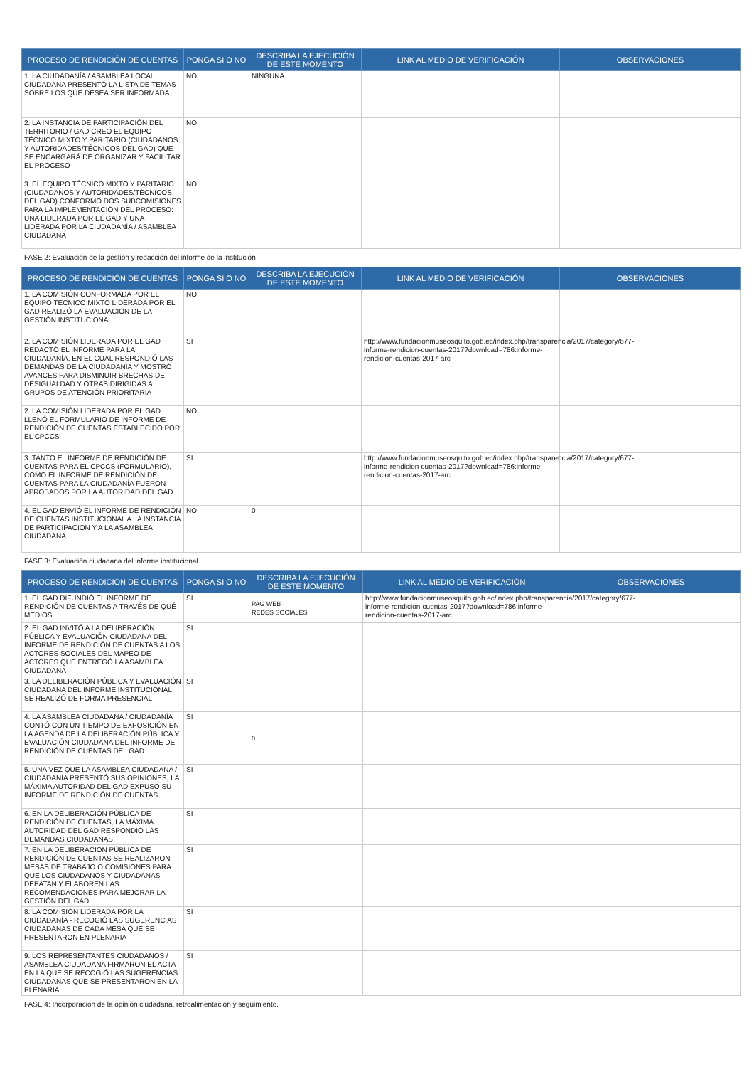| PROCESO DE RENDICIÓN DE CUENTAS | PONGA SI O NO | DESCRIBA LA EJECUCIÓN DE ESTE MOMENTO | LINK AL MEDIO DE VERIFICACIÓN | OBSERVACIONES |
| --- | --- | --- | --- | --- |
| 1. LA CIUDADANÍA / ASAMBLEA LOCAL CIUDADANA PRESENTÓ LA LISTA DE TEMAS SOBRE LOS QUE DESEA SER INFORMADA | NO | NINGUNA | | |
| 2. LA INSTANCIA DE PARTICIPACIÓN DEL TERRITORIO / GAD CREÓ EL EQUIPO TÉCNICO MIXTO Y PARITARIO (CIUDADANOS Y AUTORIDADES/TÉCNICOS DEL GAD) QUE SE ENCARGARÁ DE ORGANIZAR Y FACILITAR EL PROCESO | NO | | | |
| 3. EL EQUIPO TÉCNICO MIXTO Y PARITARIO (CIUDADANOS Y AUTORIDADES/TÉCNICOS DEL GAD) CONFORMÓ DOS SUBCOMISIONES PARA LA IMPLEMENTACIÓN DEL PROCESO: UNA LIDERADA POR EL GAD Y UNA LIDERADA POR LA CIUDADANÍA / ASAMBLEA CIUDADANA | NO | | | |
FASE 2: Evaluación de la gestión y redacción del informe de la institución
| PROCESO DE RENDICIÓN DE CUENTAS | PONGA SI O NO | DESCRIBA LA EJECUCIÓN DE ESTE MOMENTO | LINK AL MEDIO DE VERIFICACIÓN | OBSERVACIONES |
| --- | --- | --- | --- | --- |
| 1. LA COMISIÓN CONFORMADA POR EL EQUIPO TÉCNICO MIXTO LIDERADA POR EL GAD REALIZÓ LA EVALUACIÓN DE LA GESTIÓN INSTITUCIONAL | NO | | | |
| 2. LA COMISIÓN LIDERADA POR EL GAD REDACTÓ EL INFORME PARA LA CIUDADANÍA, EN EL CUAL RESPONDIÓ LAS DEMANDAS DE LA CIUDADANÍA Y MOSTRÓ AVANCES PARA DISMINUIR BRECHAS DE DESIGUALDAD Y OTRAS DIRIGIDAS A GRUPOS DE ATENCIÓN PRIORITARIA | SI | | http://www.fundacionmuseosquito.gob.ec/index.php/transparencia/2017/category/677-informe-rendicion-cuentas-2017?download=786:informe-rendicion-cuentas-2017-arc | |
| 2. LA COMISIÓN LIDERADA POR EL GAD LLENÓ EL FORMULARIO DE INFORME DE RENDICIÓN DE CUENTAS ESTABLECIDO POR EL CPCCS | NO | | | |
| 3. TANTO EL INFORME DE RENDICIÓN DE CUENTAS PARA EL CPCCS (FORMULARIO), COMO EL INFORME DE RENDICIÓN DE CUENTAS PARA LA CIUDADANÍA FUERON APROBADOS POR LA AUTORIDAD DEL GAD | SI | | http://www.fundacionmuseosquito.gob.ec/index.php/transparencia/2017/category/677-informe-rendicion-cuentas-2017?download=786:informe-rendicion-cuentas-2017-arc | |
| 4. EL GAD ENVIÓ EL INFORME DE RENDICIÓN DE CUENTAS INSTITUCIONAL A LA INSTANCIA DE PARTICIPACIÓN Y A LA ASAMBLEA CIUDADANA | NO | 0 | | |
FASE 3: Evaluación ciudadana del informe institucional.
| PROCESO DE RENDICIÓN DE CUENTAS | PONGA SI O NO | DESCRIBA LA EJECUCIÓN DE ESTE MOMENTO | LINK AL MEDIO DE VERIFICACIÓN | OBSERVACIONES |
| --- | --- | --- | --- | --- |
| 1. EL GAD DIFUNDIÓ EL INFORME DE RENDICIÓN DE CUENTAS A TRAVÉS DE QUÉ MEDIOS | SI | PAG WEB REDES SOCIALES | http://www.fundacionmuseosquito.gob.ec/index.php/transparencia/2017/category/677-informe-rendicion-cuentas-2017?download=786:informe-rendicion-cuentas-2017-arc | |
| 2. EL GAD INVITÓ A LA DELIBERACIÓN PÚBLICA Y EVALUACIÓN CIUDADANA DEL INFORME DE RENDICIÓN DE CUENTAS A LOS ACTORES SOCIALES DEL MAPEO DE ACTORES QUE ENTREGÓ LA ASAMBLEA CIUDADANA | SI | | | |
| 3. LA DELIBERACIÓN PÚBLICA Y EVALUACIÓN CIUDADANA DEL INFORME INSTITUCIONAL SE REALIZÓ DE FORMA PRESENCIAL | SI | | | |
| 4. LA ASAMBLEA CIUDADANA / CIUDADANÍA CONTÓ CON UN TIEMPO DE EXPOSICIÓN EN LA AGENDA DE LA DELIBERACIÓN PÚBLICA Y EVALUACIÓN CIUDADANA DEL INFORME DE RENDICIÓN DE CUENTAS DEL GAD | SI | 0 | | |
| 5. UNA VEZ QUE LA ASAMBLEA CIUDADANA / CIUDADANÍA PRESENTÓ SUS OPINIONES, LA MÁXIMA AUTORIDAD DEL GAD EXPUSO SU INFORME DE RENDICIÓN DE CUENTAS | SI | | | |
| 6. EN LA DELIBERACIÓN PÚBLICA DE RENDICIÓN DE CUENTAS, LA MÁXIMA AUTORIDAD DEL GAD RESPONDIÓ LAS DEMANDAS CIUDADANAS | SI | | | |
| 7. EN LA DELIBERACIÓN PÚBLICA DE RENDICIÓN DE CUENTAS SE REALIZARON MESAS DE TRABAJO O COMISIONES PARA QUE LOS CIUDADANOS Y CIUDADANAS DEBATAN Y ELABOREN LAS RECOMENDACIONES PARA MEJORAR LA GESTIÓN DEL GAD | SI | | | |
| 8. LA COMISIÓN LIDERADA POR LA CIUDADANÍA - RECOGIÓ LAS SUGERENCIAS CIUDADANAS DE CADA MESA QUE SE PRESENTARON EN PLENARIA | SI | | | |
| 9. LOS REPRESENTANTES CIUDADANOS / ASAMBLEA CIUDADANA FIRMARON EL ACTA EN LA QUE SE RECOGIÓ LAS SUGERENCIAS CIUDADANAS QUE SE PRESENTARON EN LA PLENARIA | SI | | | |
FASE 4: Incorporación de la opinión ciudadana, retroalimentación y seguimiento.